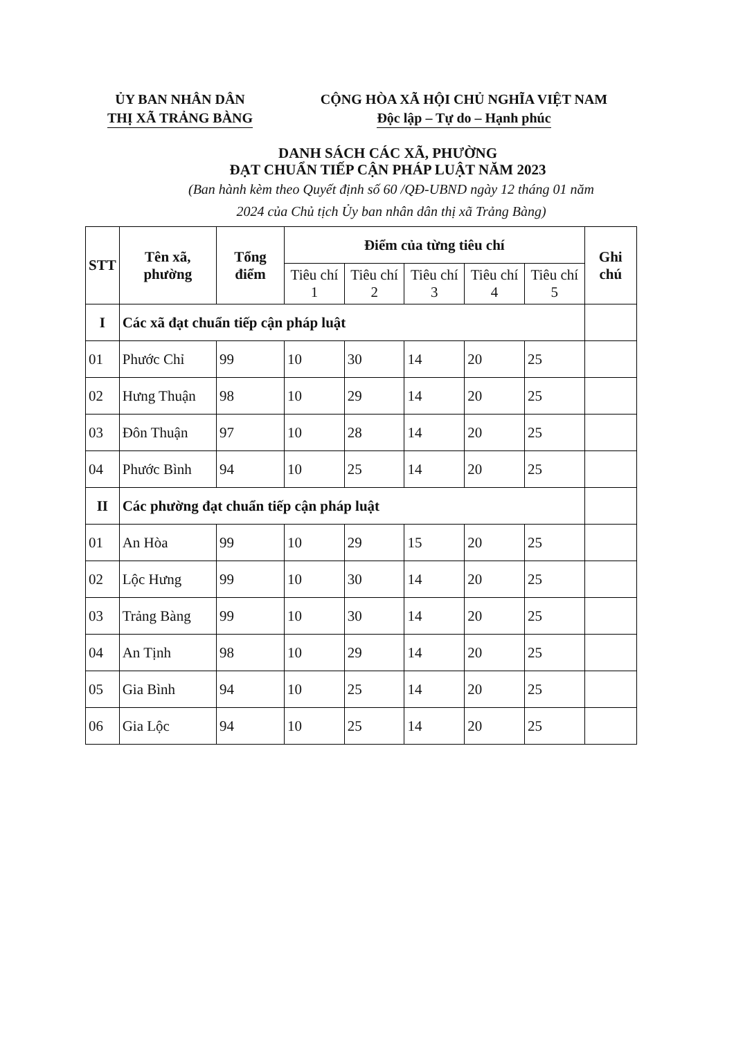ỦY BAN NHÂN DÂN
THỊ XÃ TRẢNG BÀNG
CỘNG HÒA XÃ HỘI CHỦ NGHĨA VIỆT NAM
Độc lập – Tự do – Hạnh phúc
DANH SÁCH CÁC XÃ, PHƯỜNG
ĐẠT CHUẨN TIẾP CẬN PHÁP LUẬT NĂM 2023
(Ban hành kèm theo Quyết định số 60 /QĐ-UBND ngày 12 tháng 01 năm
2024 của Chủ tịch Ủy ban nhân dân thị xã Trảng Bàng)
| STT | Tên xã, phường | Tổng điểm | Điểm của từng tiêu chí | | | | | Ghi chú |
| --- | --- | --- | --- | --- | --- | --- | --- | --- |
| | | | Tiêu chí 1 | Tiêu chí 2 | Tiêu chí 3 | Tiêu chí 4 | Tiêu chí 5 | |
| I | Các xã đạt chuẩn tiếp cận pháp luật | | | | | | | |
| 01 | Phước Chỉ | 99 | 10 | 30 | 14 | 20 | 25 | |
| 02 | Hưng Thuận | 98 | 10 | 29 | 14 | 20 | 25 | |
| 03 | Đôn Thuận | 97 | 10 | 28 | 14 | 20 | 25 | |
| 04 | Phước Bình | 94 | 10 | 25 | 14 | 20 | 25 | |
| II | Các phường đạt chuẩn tiếp cận pháp luật | | | | | | | |
| 01 | An Hòa | 99 | 10 | 29 | 15 | 20 | 25 | |
| 02 | Lộc Hưng | 99 | 10 | 30 | 14 | 20 | 25 | |
| 03 | Trảng Bàng | 99 | 10 | 30 | 14 | 20 | 25 | |
| 04 | An Tịnh | 98 | 10 | 29 | 14 | 20 | 25 | |
| 05 | Gia Bình | 94 | 10 | 25 | 14 | 20 | 25 | |
| 06 | Gia Lộc | 94 | 10 | 25 | 14 | 20 | 25 | |